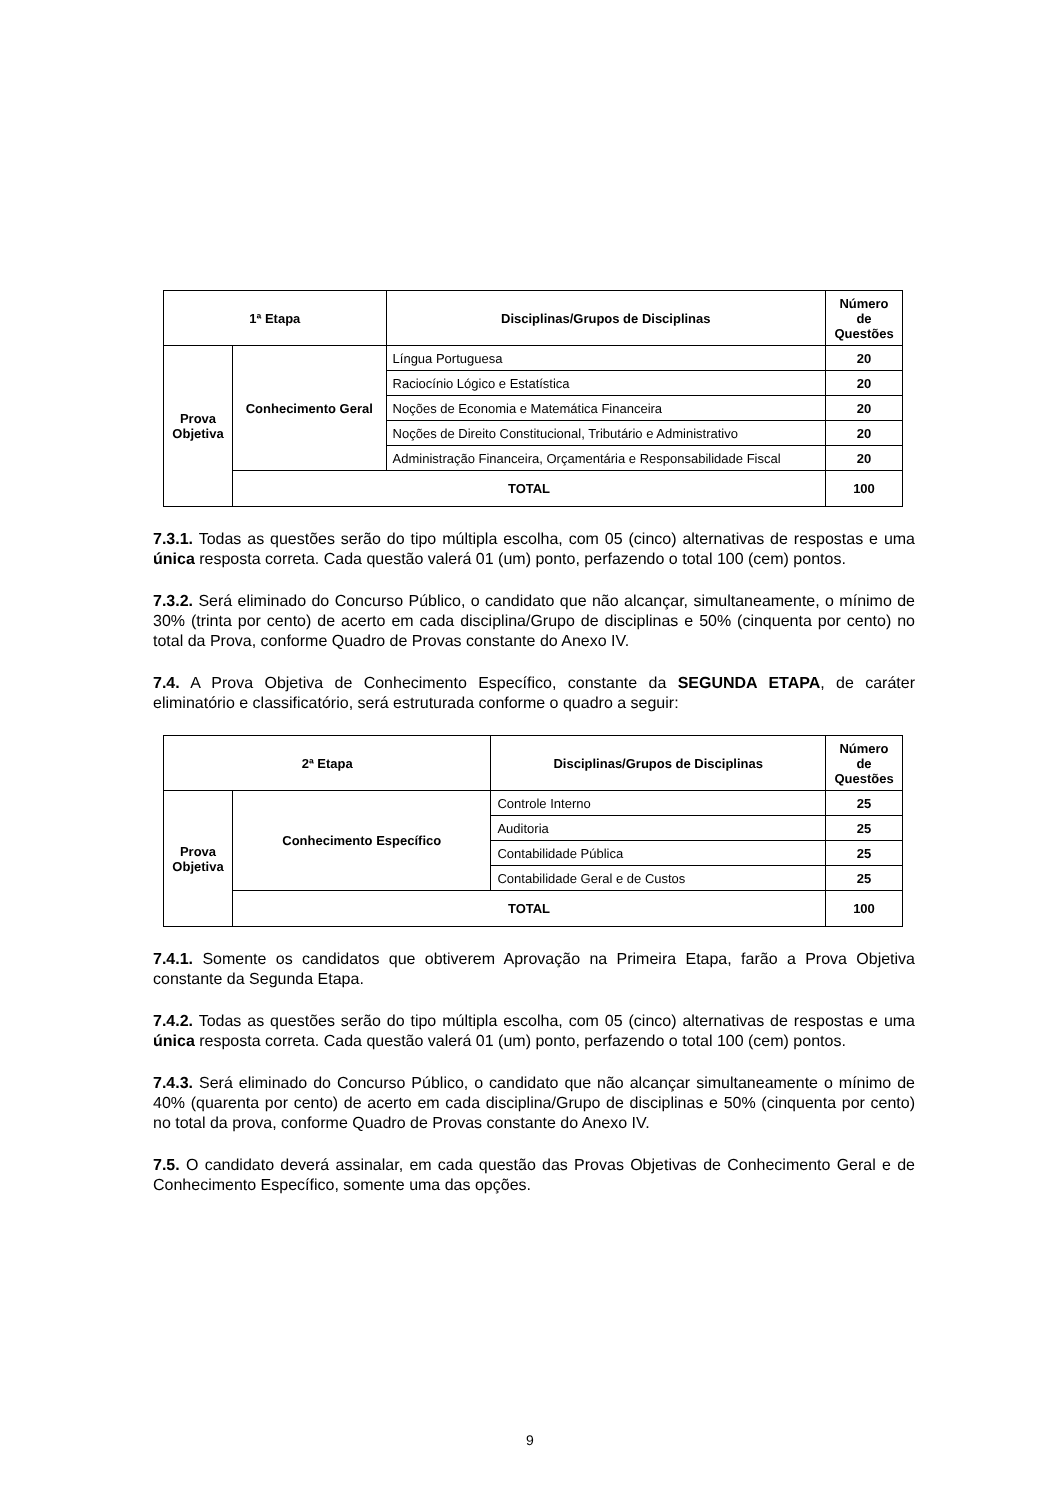| 1ª Etapa | | Disciplinas/Grupos de Disciplinas | Número de Questões |
| --- | --- | --- | --- |
| Prova Objetiva | Conhecimento Geral | Língua Portuguesa | 20 |
| | | Raciocínio Lógico e Estatística | 20 |
| | | Noções de Economia e Matemática Financeira | 20 |
| | | Noções de Direito Constitucional, Tributário e Administrativo | 20 |
| | | Administração Financeira, Orçamentária e Responsabilidade Fiscal | 20 |
| | TOTAL | | 100 |
7.3.1. Todas as questões serão do tipo múltipla escolha, com 05 (cinco) alternativas de respostas e uma única resposta correta. Cada questão valerá 01 (um) ponto, perfazendo o total 100 (cem) pontos.
7.3.2. Será eliminado do Concurso Público, o candidato que não alcançar, simultaneamente, o mínimo de 30% (trinta por cento) de acerto em cada disciplina/Grupo de disciplinas e 50% (cinquenta por cento) no total da Prova, conforme Quadro de Provas constante do Anexo IV.
7.4. A Prova Objetiva de Conhecimento Específico, constante da SEGUNDA ETAPA, de caráter eliminatório e classificatório, será estruturada conforme o quadro a seguir:
| 2ª Etapa | | Disciplinas/Grupos de Disciplinas | Número de Questões |
| --- | --- | --- | --- |
| Prova Objetiva | Conhecimento Específico | Controle Interno | 25 |
| | | Auditoria | 25 |
| | | Contabilidade Pública | 25 |
| | | Contabilidade Geral e de Custos | 25 |
| | TOTAL | | 100 |
7.4.1. Somente os candidatos que obtiverem Aprovação na Primeira Etapa, farão a Prova Objetiva constante da Segunda Etapa.
7.4.2. Todas as questões serão do tipo múltipla escolha, com 05 (cinco) alternativas de respostas e uma única resposta correta. Cada questão valerá 01 (um) ponto, perfazendo o total 100 (cem) pontos.
7.4.3. Será eliminado do Concurso Público, o candidato que não alcançar simultaneamente o mínimo de 40% (quarenta por cento) de acerto em cada disciplina/Grupo de disciplinas e 50% (cinquenta por cento) no total da prova, conforme Quadro de Provas constante do Anexo IV.
7.5. O candidato deverá assinalar, em cada questão das Provas Objetivas de Conhecimento Geral e de Conhecimento Específico, somente uma das opções.
9